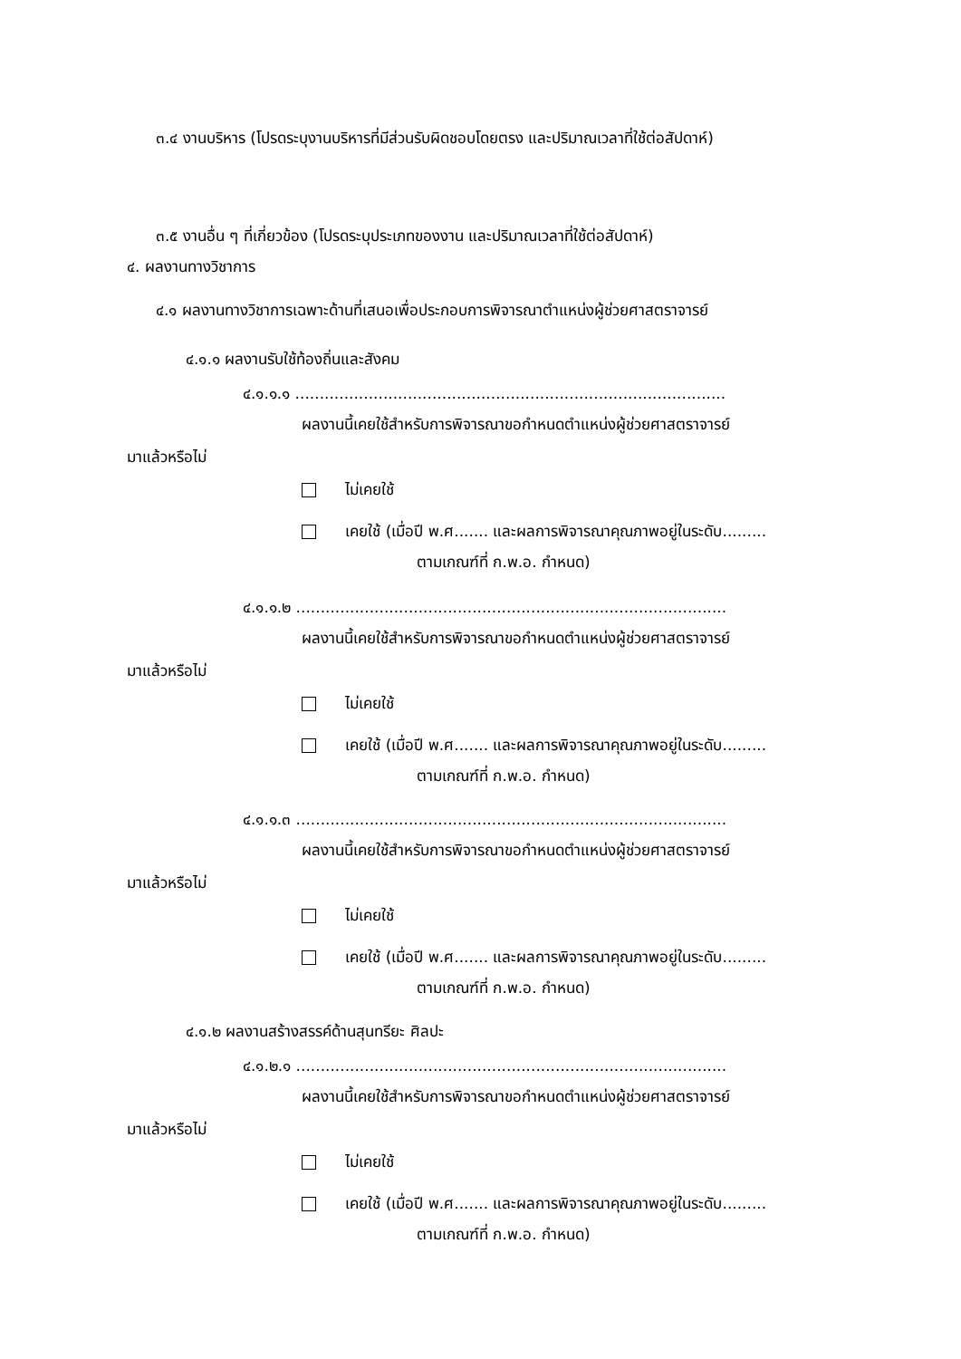๓.๔ งานบริหาร (โปรดระบุงานบริหารที่มีส่วนรับผิดชอบโดยตรง และปริมาณเวลาที่ใช้ต่อสัปดาห์)
๓.๕ งานอื่น ๆ ที่เกี่ยวข้อง (โปรดระบุประเภทของงาน และปริมาณเวลาที่ใช้ต่อสัปดาห์)
๔. ผลงานทางวิชาการ
๔.๑ ผลงานทางวิชาการเฉพาะด้านที่เสนอเพื่อประกอบการพิจารณาตำแหน่งผู้ช่วยศาสตราจารย์
๔.๑.๑ ผลงานรับใช้ท้องถิ่นและสังคม
๔.๑.๑.๑ ........................................................................................
ผลงานนี้เคยใช้สำหรับการพิจารณาขอกำหนดตำแหน่งผู้ช่วยศาสตราจารย์
มาแล้วหรือไม่
ไม่เคยใช้
เคยใช้ (เมื่อปี พ.ศ....... และผลการพิจารณาคุณภาพอยู่ในระดับ.........
ตามเกณฑ์ที่ ก.พ.อ. กำหนด)
๔.๑.๑.๒ ........................................................................................
ผลงานนี้เคยใช้สำหรับการพิจารณาขอกำหนดตำแหน่งผู้ช่วยศาสตราจารย์
มาแล้วหรือไม่
ไม่เคยใช้
เคยใช้ (เมื่อปี พ.ศ....... และผลการพิจารณาคุณภาพอยู่ในระดับ.........
ตามเกณฑ์ที่ ก.พ.อ. กำหนด)
๔.๑.๑.๓ ........................................................................................
ผลงานนี้เคยใช้สำหรับการพิจารณาขอกำหนดตำแหน่งผู้ช่วยศาสตราจารย์
มาแล้วหรือไม่
ไม่เคยใช้
เคยใช้ (เมื่อปี พ.ศ....... และผลการพิจารณาคุณภาพอยู่ในระดับ.........
ตามเกณฑ์ที่ ก.พ.อ. กำหนด)
๔.๑.๒ ผลงานสร้างสรรค์ด้านสุนทรียะ ศิลปะ
๔.๑.๒.๑ ........................................................................................
ผลงานนี้เคยใช้สำหรับการพิจารณาขอกำหนดตำแหน่งผู้ช่วยศาสตราจารย์
มาแล้วหรือไม่
ไม่เคยใช้
เคยใช้ (เมื่อปี พ.ศ....... และผลการพิจารณาคุณภาพอยู่ในระดับ.........
ตามเกณฑ์ที่ ก.พ.อ. กำหนด)